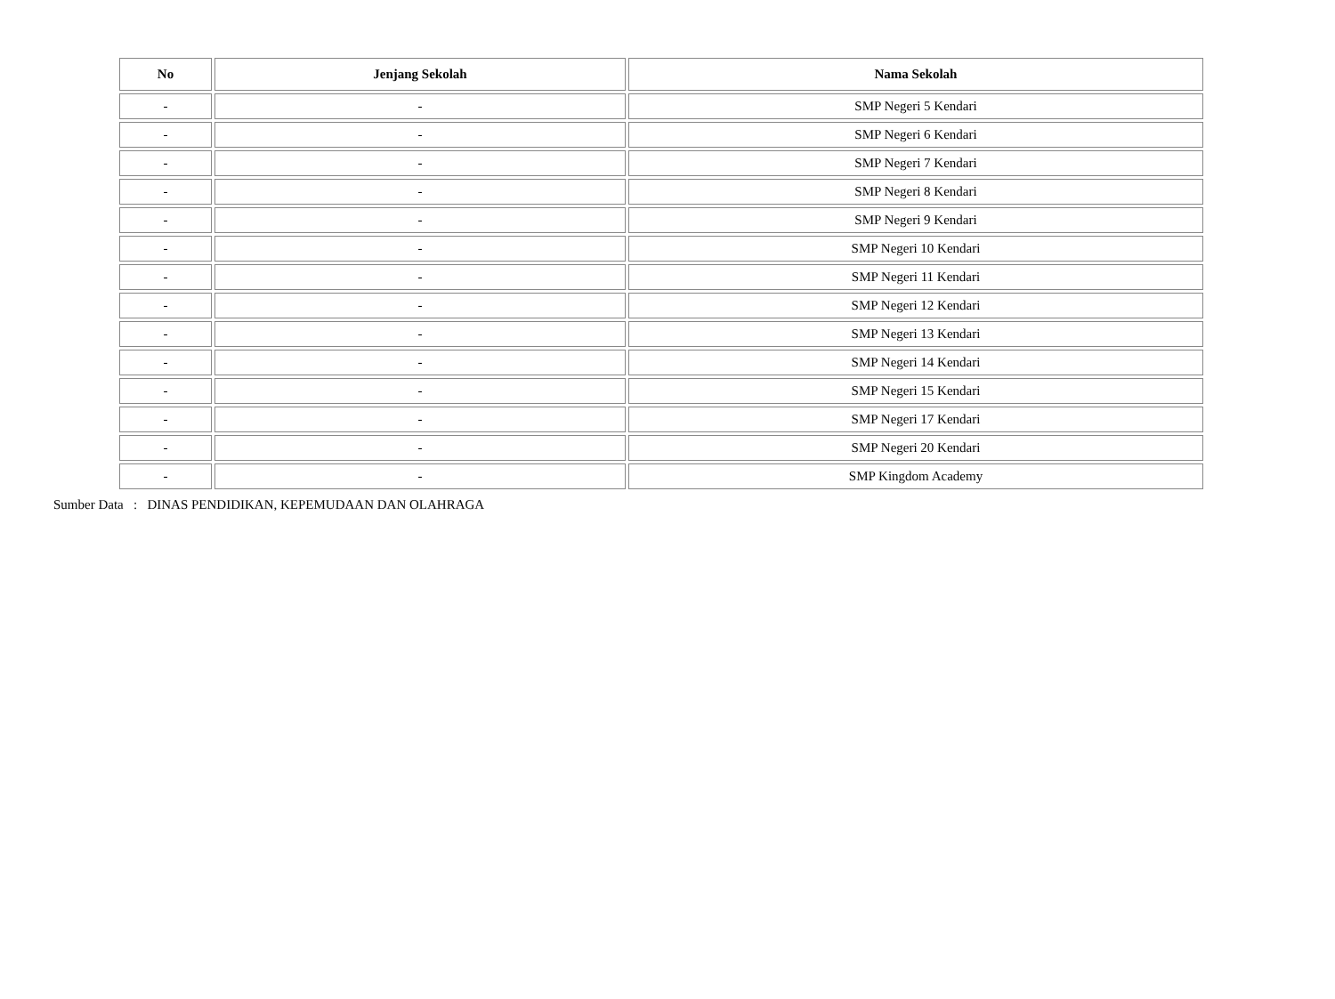| No | Jenjang Sekolah | Nama Sekolah |
| --- | --- | --- |
| - | - | SMP Negeri 5 Kendari |
| - | - | SMP Negeri 6 Kendari |
| - | - | SMP Negeri 7 Kendari |
| - | - | SMP Negeri 8 Kendari |
| - | - | SMP Negeri 9 Kendari |
| - | - | SMP Negeri 10 Kendari |
| - | - | SMP Negeri 11 Kendari |
| - | - | SMP Negeri 12 Kendari |
| - | - | SMP Negeri 13 Kendari |
| - | - | SMP Negeri 14 Kendari |
| - | - | SMP Negeri 15 Kendari |
| - | - | SMP Negeri 17 Kendari |
| - | - | SMP Negeri 20 Kendari |
| - | - | SMP Kingdom Academy |
Sumber Data : DINAS PENDIDIKAN, KEPEMUDAAN DAN OLAHRAGA